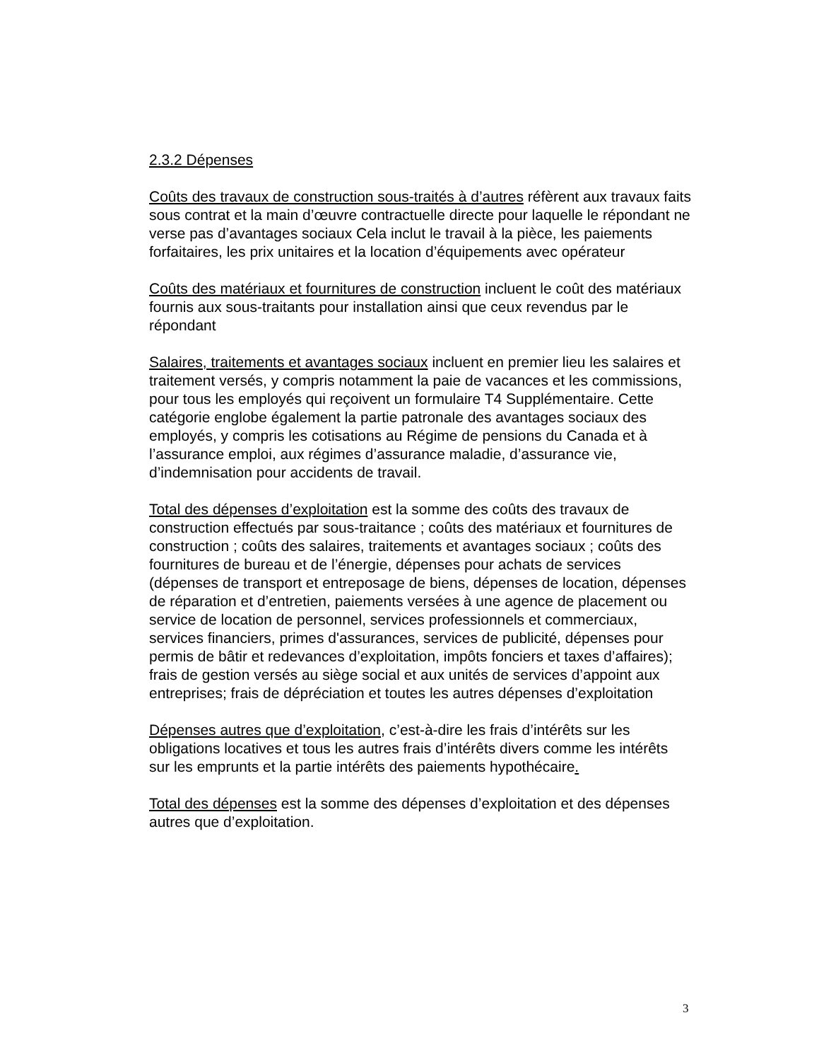2.3.2 Dépenses
Coûts des travaux de construction sous-traités à d’autres réfèrent aux travaux faits sous contrat et la main d’œuvre contractuelle directe pour laquelle le répondant ne verse pas d’avantages sociaux Cela inclut le travail à la pièce, les paiements forfaitaires, les prix unitaires et la location d’équipements avec opérateur
Coûts des matériaux et fournitures de construction incluent le coût des matériaux fournis aux sous-traitants pour installation ainsi que ceux revendus par le répondant
Salaires, traitements et avantages sociaux incluent en premier lieu les salaires et traitement versés, y compris notamment la paie de vacances et les commissions, pour tous les employés qui reçoivent un formulaire T4 Supplémentaire. Cette catégorie englobe également la partie patronale des avantages sociaux des employés, y compris les cotisations au Régime de pensions du Canada et à l’assurance emploi, aux régimes d’assurance maladie, d’assurance vie, d’indemnisation pour accidents de travail.
Total des dépenses d’exploitation est la somme des coûts des travaux de construction effectués par sous-traitance ; coûts des matériaux et fournitures de construction ; coûts des salaires, traitements et avantages sociaux ; coûts des fournitures de bureau et de l’énergie, dépenses pour achats de services (dépenses de transport et entreposage de biens, dépenses de location, dépenses de réparation et d’entretien, paiements versées à une agence de placement ou service de location de personnel, services professionnels et commerciaux, services financiers, primes d'assurances, services de publicité, dépenses pour permis de bâtir et redevances d’exploitation, impôts fonciers et taxes d’affaires); frais de gestion versés au siège social et aux unités de services d’appoint aux entreprises; frais de dépréciation et toutes les autres dépenses d’exploitation
Dépenses autres que d’exploitation, c’est-à-dire les frais d’intérêts sur les obligations locatives et tous les autres frais d’intérêts divers comme les intérêts sur les emprunts et la partie intérêts des paiements hypothécaire.
Total des dépenses est la somme des dépenses d’exploitation et des dépenses autres que d’exploitation.
3